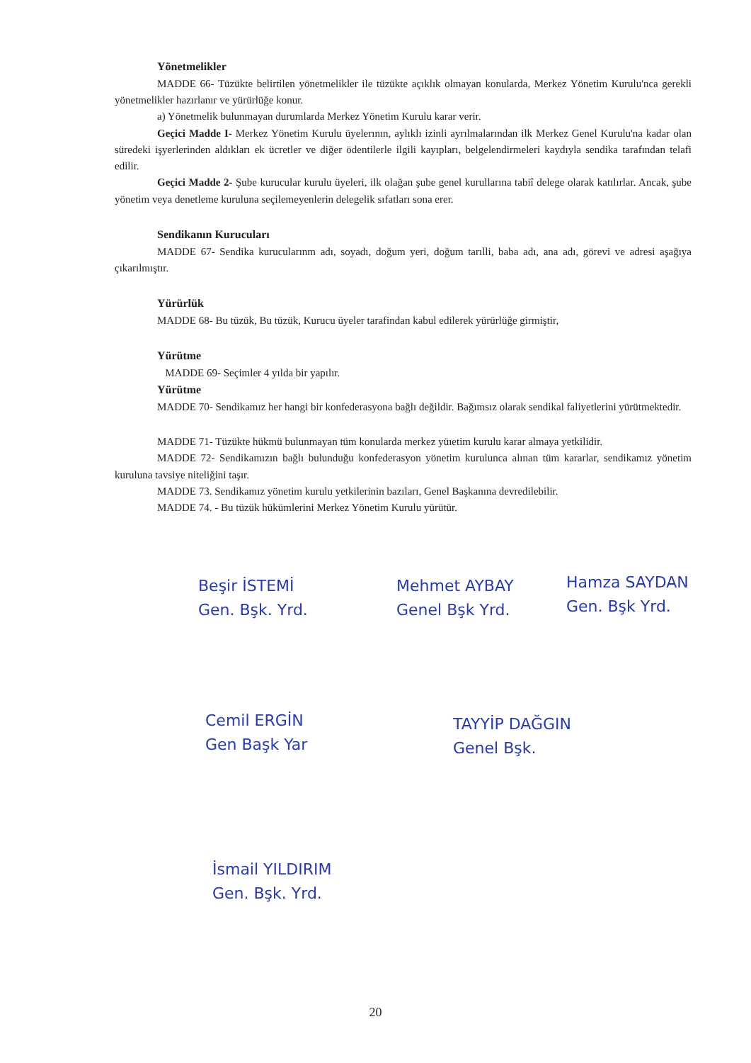Yönetmelikler
MADDE 66- Tüzükte belirtilen yönetmelikler ile tüzükte açıklık olmayan konularda, Merkez Yönetim Kurulu'nca gerekli yönetmelikler hazırlanır ve yürürlüğe konur.
a) Yönetmelik bulunmayan durumlarda Merkez Yönetim Kurulu karar verir.
Geçici Madde I- Merkez Yönetim Kurulu üyelerının, aylıklı izinli ayrılmalarından ilk Merkez Genel Kurulu'na kadar olan süredeki işyerlerinden aldıkları ek ücretler ve diğer ödentilerle ilgili kayıpları, belgelendirmeleri kaydıyla sendika tarafından telafi edilir.
Geçici Madde 2- Şube kurucular kurulu üyeleri, ilk olağan şube genel kurullarına tabiî delege olarak katılırlar. Ancak, şube yönetim veya denetleme kuruluna seçilemeyenlerin delegelik sıfatları sona erer.
Sendikanın Kurucuları
MADDE 67- Sendika kurucularınm adı, soyadı, doğum yeri, doğum tarılli, baba adı, ana adı, görevi ve adresi aşağıya çıkarılmıştır.
Yürürlük
MADDE 68- Bu tüzük, Bu tüzük, Kurucu üyeler tarafindan kabul edilerek yürürlüğe girmiştir,
Yürütme
MADDE 69- Seçimler 4 yılda bir yapılır.
Yürütme
MADDE 70- Sendikamız her hangi bir konfederasyona bağlı değildir. Bağımsız olarak sendikal faliyetlerini yürütmektedir.
MADDE 71- Tüzükte hükmü bulunmayan tüm konularda merkez yüıetim kurulu karar almaya yetkilidir.
MADDE 72- Sendikamızın bağlı bulunduğu konfederasyon yönetim kurulunca alınan tüm kararlar, sendikamız yönetim kuruluna tavsiye niteliğini taşır.
MADDE 73. Sendikamız yönetim kurulu yetkilerinin bazıları, Genel Başkanına devredilebilir.
MADDE 74. - Bu tüzük hükümlerini Merkez Yönetim Kurulu yürütür.
Beşir İSTEMİ
Gen. Bşk. Yrd.
Mehmet AYBAY
Genel Bşk Yrd.
Hamza SAYDAN
Gen. Bşk Yrd.
Cemil ERGİN
Gen Başk Yar
TAYYİP DAĞGIN
Genel Bşk.
İsmail YILDIRIM
Gen. Bşk. Yrd.
20